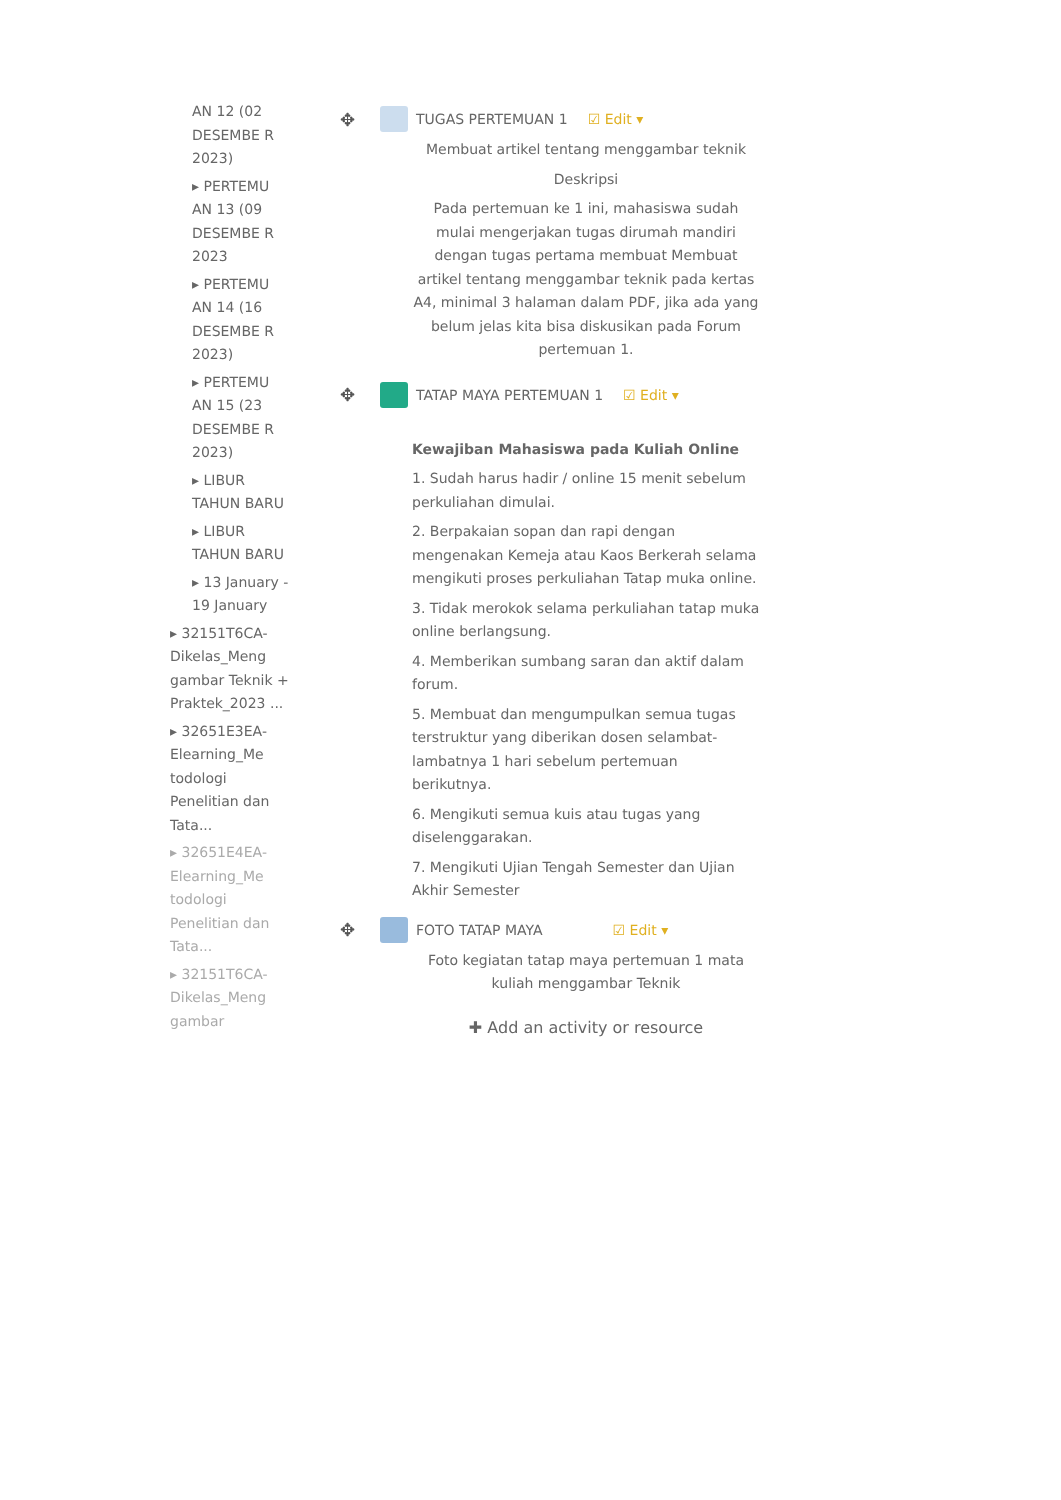AN 12 (02 DESEMBE R 2023)
▸ PERTEMU AN 13 (09 DESEMBE R 2023
▸ PERTEMU AN 14 (16 DESEMBE R 2023)
▸ PERTEMU AN 15 (23 DESEMBE R 2023)
▸ LIBUR TAHUN BARU
▸ LIBUR TAHUN BARU
▸ 13 January - 19 January
▸ 32151T6CA-Dikelas_Meng gambar Teknik + Praktek_2023 ...
▸ 32651E3EA-Elearning_Me todologi Penelitian dan Tata...
▸ 32651E4EA-Elearning_Me todologi Penelitian dan Tata...
▸ 32151T6CA-Dikelas_Meng gambar
✥ TUGAS PERTEMUAN 1 ☑ Edit ▾
Membuat artikel tentang menggambar teknik
Deskripsi
Pada pertemuan ke 1 ini, mahasiswa sudah mulai mengerjakan tugas dirumah mandiri dengan tugas pertama membuat Membuat artikel tentang menggambar teknik pada kertas A4, minimal 3 halaman dalam PDF, jika ada yang belum jelas kita bisa diskusikan pada Forum pertemuan 1.
✥ TATAP MAYA PERTEMUAN 1 ☑ Edit ▾
Kewajiban Mahasiswa pada Kuliah Online
1. Sudah harus hadir / online 15 menit sebelum perkuliahan dimulai.
2. Berpakaian sopan dan rapi dengan mengenakan Kemeja atau Kaos Berkerah selama mengikuti proses perkuliahan Tatap muka online.
3. Tidak merokok selama perkuliahan tatap muka online berlangsung.
4. Memberikan sumbang saran dan aktif dalam forum.
5. Membuat dan mengumpulkan semua tugas terstruktur yang diberikan dosen selambat-lambatnya 1 hari sebelum pertemuan berikutnya.
6. Mengikuti semua kuis atau tugas yang diselenggarakan.
7. Mengikuti Ujian Tengah Semester dan Ujian Akhir Semester
✥ FOTO TATAP MAYA ☑ Edit ▾
Foto kegiatan tatap maya pertemuan 1 mata kuliah menggambar Teknik
✚ Add an activity or resource